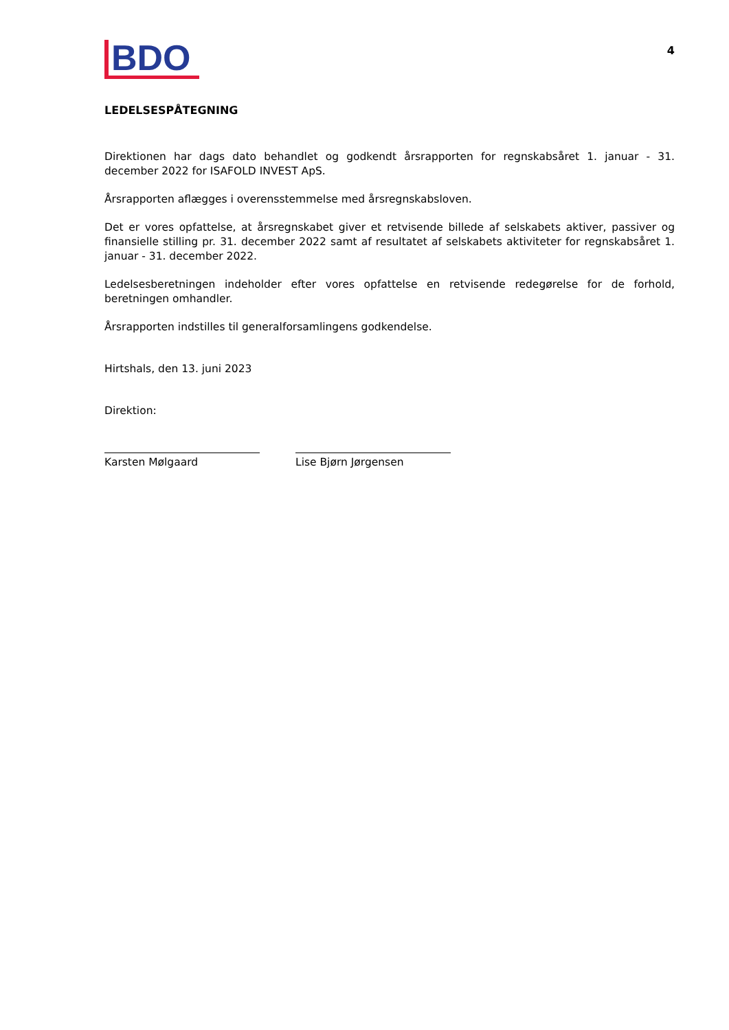BDO
4
LEDELSESPÅTEGNING
Direktionen har dags dato behandlet og godkendt årsrapporten for regnskabsåret 1. januar - 31. december 2022 for ISAFOLD INVEST ApS.
Årsrapporten aflægges i overensstemmelse med årsregnskabsloven.
Det er vores opfattelse, at årsregnskabet giver et retvisende billede af selskabets aktiver, passiver og finansielle stilling pr. 31. december 2022 samt af resultatet af selskabets aktiviteter for regnskabsåret 1. januar - 31. december 2022.
Ledelsesberetningen indeholder efter vores opfattelse en retvisende redegørelse for de forhold, beretningen omhandler.
Årsrapporten indstilles til generalforsamlingens godkendelse.
Hirtshals, den 13. juni 2023
Direktion:
Karsten Mølgaard Lise Bjørn Jørgensen